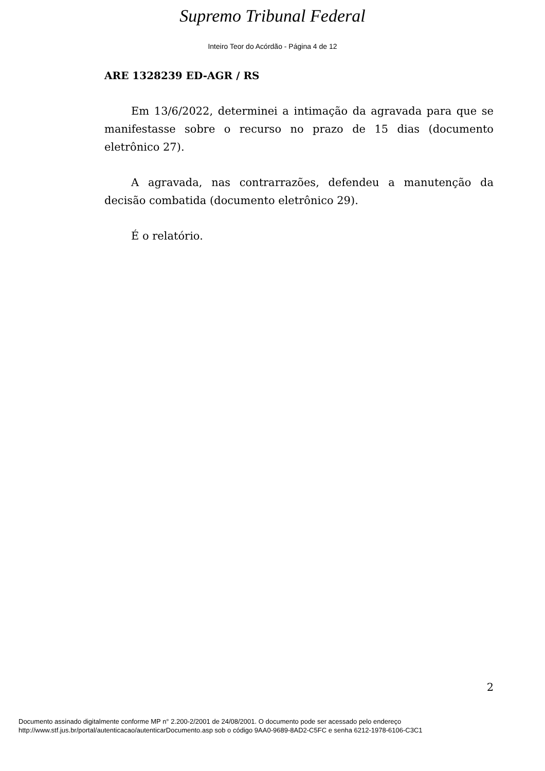Supremo Tribunal Federal
Inteiro Teor do Acórdão - Página 4 de 12
ARE 1328239 ED-AGR / RS
Em 13/6/2022, determinei a intimação da agravada para que se manifestasse sobre o recurso no prazo de 15 dias (documento eletrônico 27).
A agravada, nas contrarrazões, defendeu a manutenção da decisão combatida (documento eletrônico 29).
É o relatório.
2
Documento assinado digitalmente conforme MP n° 2.200-2/2001 de 24/08/2001. O documento pode ser acessado pelo endereço
http://www.stf.jus.br/portal/autenticacao/autenticarDocumento.asp sob o código 9AA0-9689-8AD2-C5FC e senha 6212-1978-6106-C3C1